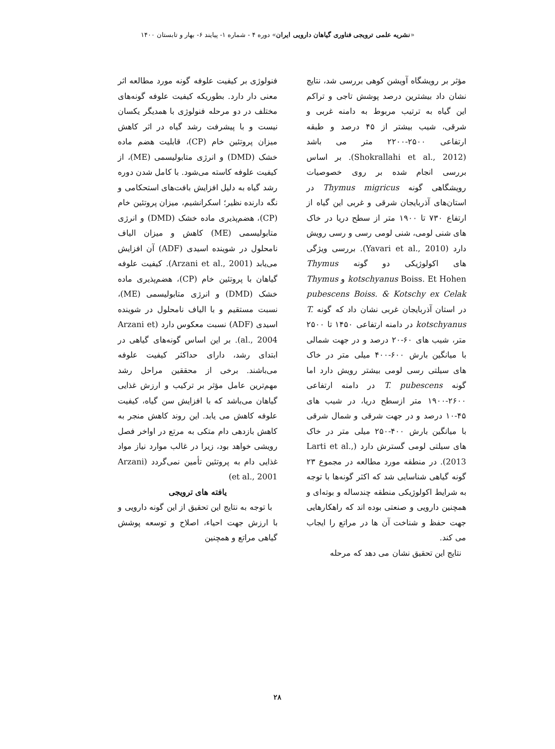«نشریه علمی ترویجی فناوری گیاهان دارویی ایران» دوره ۴ - شماره ۱- پیایند ۶- بهار و تابستان ۱۴۰۰
مؤثر بر رویشگاه آویشن کوهی بررسی شد، نتایج نشان داد بیشترین درصد پوشش تاجی و تراکم این گیاه به ترتیب مربوط به دامنه غربی و شرقی، شیب بیشتر از ۴۵ درصد و طبقه ارتفاعی ۲۵۰۰-۲۲۰۰ متر می باشد (Shokrallahi et al., 2012). بر اساس بررسی انجام شده بر روی خصوصیات رویشگاهی گونه Thymus migricus در استان‌های آذربایجان شرقی و غربی این گیاه از ارتفاع ۷۳۰ تا ۱۹۰۰ متر از سطح دریا در خاک های شنی لومی، شنی لومی رسی و رسی رویش دارد (Yavari et al., 2010). بررسی ویژگی های اکولوژیکی دو گونه Thymus kotschyanus Boiss. Et Hohen و Thymus pubescens Boiss. & Kotschy ex Celak در استان آذربایجان غربی نشان داد که گونه T. kotschyanus در دامنه ارتفاعی ۱۴۵۰ تا ۲۵۰۰ متر، شیب های ۶۰-۲۰ درصد و در جهت شمالی با میانگین بارش ۶۰۰-۴۰۰ میلی متر در خاک های سیلتی رسی لومی بیشتر رویش دارد اما گونه T. pubescens در دامنه ارتفاعی ۲۶۰۰-۱۹۰۰ متر ازسطح دریا، در شیب های ۴۵-۱۰ درصد و در جهت شرقی و شمال شرقی با میانگین بارش ۴۰۰-۲۵۰ میلی متر در خاک های سیلتی لومی گسترش دارد (Larti et al., 2013). در منطقه مورد مطالعه در مجموع ۲۳ گونه گیاهی شناسایی شد که اکثر گونه‌ها با توجه به شرایط اکولوژیکی منطقه چندساله و بوته‌ای و همچنین دارویی و صنعتی بوده اند که راهکارهایی جهت حفظ و شناخت آن ها در مراتع را ایجاب می کند.
نتایج این تحقیق نشان می دهد که مرحله
فنولوژی بر کیفیت علوفه گونه مورد مطالعه اثر معنی دار دارد. بطوریکه کیفیت علوفه گونه‌های مختلف در دو مرحله فنولوژی با همدیگر یکسان نیست و با پیشرفت رشد گیاه در اثر کاهش میزان پروتئین خام (CP)، قابلیت هضم ماده خشک (DMD) و انرژی متابولیسمی (ME)، از کیفیت علوفه کاسته می‌شود. با کامل شدن دوره رشد گیاه به دلیل افزایش بافت‌های استحکامی و نگه دارنده نظیر؛ اسکرانشیم، میزان پروتئین خام (CP)، هضم‌پذیری ماده خشک (DMD) و انرژی متابولیسمی (ME) کاهش و میزان الیاف نامحلول در شوینده اسیدی (ADF) آن افزایش می‌یابد (Arzani et al., 2001). کیفیت علوفه گیاهان با پروتئین خام (CP)، هضم‌پذیری ماده خشک (DMD) و انرژی متابولیسمی (ME)، نسبت مستقیم و با الیاف نامحلول در شوینده اسیدی (ADF) نسبت معکوس دارد (Arzani et al., 2004). بر این اساس گونه‌های گیاهی در ابتدای رشد، دارای حداکثر کیفیت علوفه می‌باشند. برخی از محققین مراحل رشد مهم‌ترین عامل مؤثر بر ترکیب و ارزش غذایی گیاهان می‌باشد که با افزایش سن گیاه، کیفیت علوفه کاهش می یابد. این روند کاهش منجر به کاهش بازدهی دام متکی به مرتع در اواخر فصل رویشی خواهد بود، زیرا در غالب موارد نیاز مواد غذایی دام به پروتئین تأمین نمی‌گردد (Arzani et al., 2001)
یافته های ترویجی
با توجه به نتایج این تحقیق از این گونه دارویی و با ارزش جهت احیاء، اصلاح و توسعه پوشش گیاهی مراتع و همچنین
۲۸